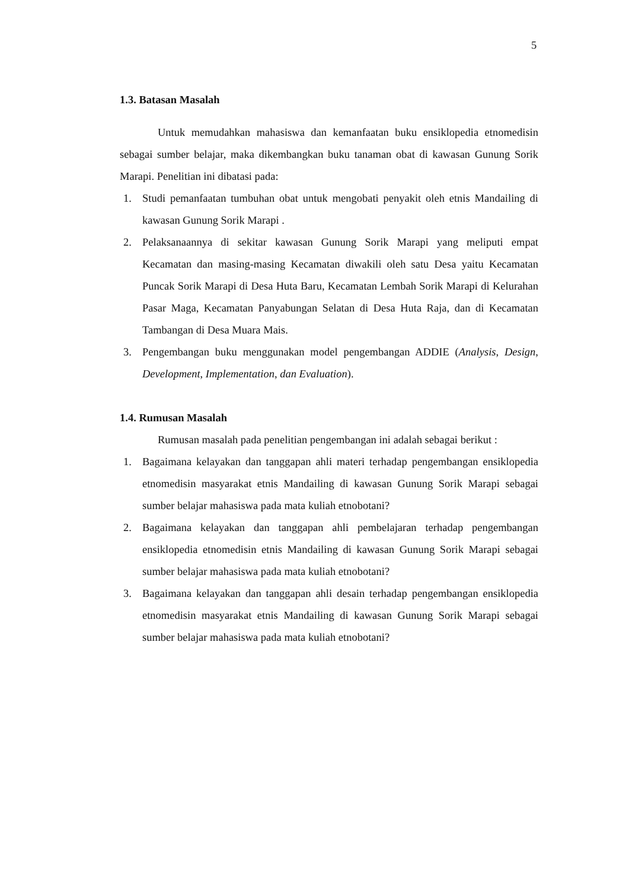5
1.3. Batasan Masalah
Untuk memudahkan mahasiswa dan kemanfaatan buku ensiklopedia etnomedisin sebagai sumber belajar, maka dikembangkan buku tanaman obat di kawasan Gunung Sorik Marapi. Penelitian ini dibatasi pada:
1. Studi pemanfaatan tumbuhan obat untuk mengobati penyakit oleh etnis Mandailing di kawasan Gunung Sorik Marapi .
2. Pelaksanaannya di sekitar kawasan Gunung Sorik Marapi yang meliputi empat Kecamatan dan masing-masing Kecamatan diwakili oleh satu Desa yaitu Kecamatan Puncak Sorik Marapi di Desa Huta Baru, Kecamatan Lembah Sorik Marapi di Kelurahan Pasar Maga, Kecamatan Panyabungan Selatan di Desa Huta Raja, dan di Kecamatan Tambangan di Desa Muara Mais.
3. Pengembangan buku menggunakan model pengembangan ADDIE (Analysis, Design, Development, Implementation, dan Evaluation).
1.4. Rumusan Masalah
Rumusan masalah pada penelitian pengembangan ini adalah sebagai berikut :
1. Bagaimana kelayakan dan tanggapan ahli materi terhadap pengembangan ensiklopedia etnomedisin masyarakat etnis Mandailing di kawasan Gunung Sorik Marapi sebagai sumber belajar mahasiswa pada mata kuliah etnobotani?
2. Bagaimana kelayakan dan tanggapan ahli pembelajaran terhadap pengembangan ensiklopedia etnomedisin etnis Mandailing di kawasan Gunung Sorik Marapi sebagai sumber belajar mahasiswa pada mata kuliah etnobotani?
3. Bagaimana kelayakan dan tanggapan ahli desain terhadap pengembangan ensiklopedia etnomedisin masyarakat etnis Mandailing di kawasan Gunung Sorik Marapi sebagai sumber belajar mahasiswa pada mata kuliah etnobotani?